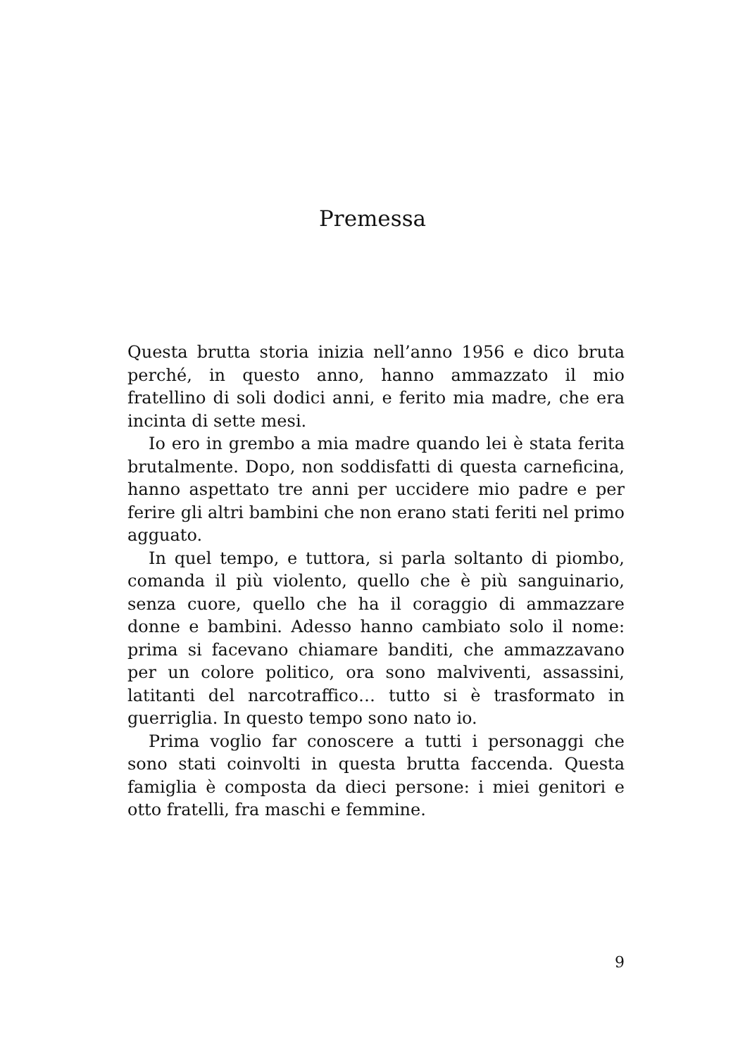Premessa
Questa brutta storia inizia nell’anno 1956 e dico bruta perché, in questo anno, hanno ammazzato il mio fratellino di soli dodici anni, e ferito mia madre, che era incinta di sette mesi.
Io ero in grembo a mia madre quando lei è stata ferita brutalmente. Dopo, non soddisfatti di questa carneficina, hanno aspettato tre anni per uccidere mio padre e per ferire gli altri bambini che non erano stati feriti nel primo agguato.
In quel tempo, e tuttora, si parla soltanto di piombo, comanda il più violento, quello che è più sanguinario, senza cuore, quello che ha il coraggio di ammazzare donne e bambini. Adesso hanno cambiato solo il nome: prima si facevano chiamare banditi, che ammazzavano per un colore politico, ora sono malviventi, assassini, latitanti del narcotraffico… tutto si è trasformato in guerriglia. In questo tempo sono nato io.
Prima voglio far conoscere a tutti i personaggi che sono stati coinvolti in questa brutta faccenda. Questa famiglia è composta da dieci persone: i miei genitori e otto fratelli, fra maschi e femmine.
9